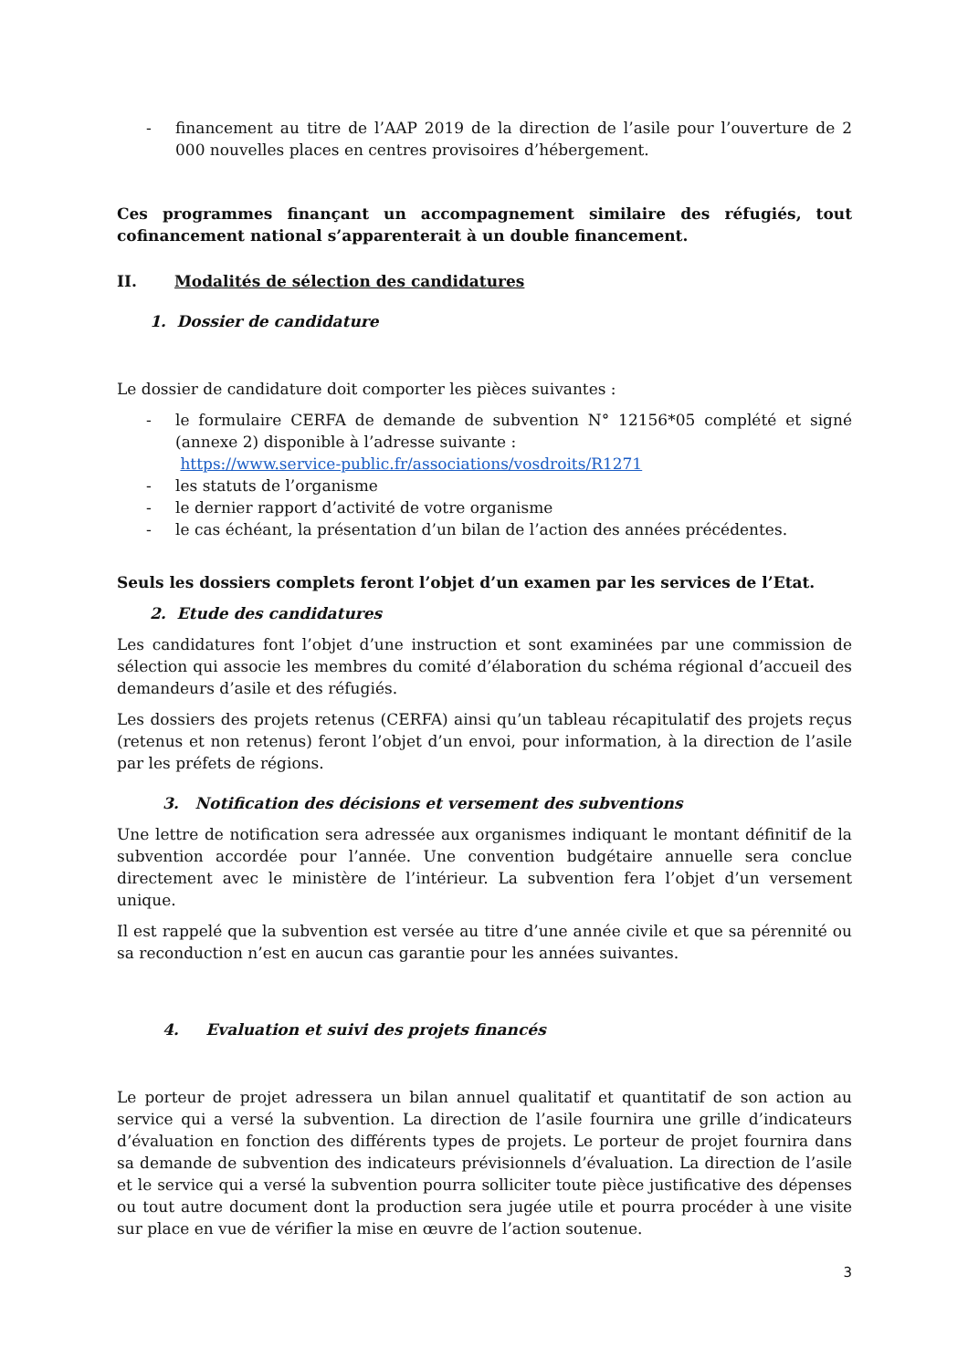- financement au titre de l’AAP 2019 de la direction de l’asile pour l’ouverture de 2 000 nouvelles places en centres provisoires d’hébergement.
Ces programmes finançant un accompagnement similaire des réfugiés, tout cofinancement national s’apparenterait à un double financement.
II. Modalités de sélection des candidatures
1. Dossier de candidature
Le dossier de candidature doit comporter les pièces suivantes :
- le formulaire CERFA de demande de subvention N° 12156*05 complété et signé (annexe 2) disponible à l’adresse suivante :
https://www.service-public.fr/associations/vosdroits/R1271
- les statuts de l’organisme
- le dernier rapport d’activité de votre organisme
- le cas échéant, la présentation d’un bilan de l’action des années précédentes.
Seuls les dossiers complets feront l’objet d’un examen par les services de l’Etat.
2. Etude des candidatures
Les candidatures font l’objet d’une instruction et sont examinées par une commission de sélection qui associe les membres du comité d’élaboration du schéma régional d’accueil des demandeurs d’asile et des réfugiés.
Les dossiers des projets retenus (CERFA) ainsi qu’un tableau récapitulatif des projets reçus (retenus et non retenus) feront l’objet d’un envoi, pour information, à la direction de l’asile par les préfets de régions.
3. Notification des décisions et versement des subventions
Une lettre de notification sera adressée aux organismes indiquant le montant définitif de la subvention accordée pour l’année. Une convention budgétaire annuelle sera conclue directement avec le ministère de l’intérieur. La subvention fera l’objet d’un versement unique.
Il est rappelé que la subvention est versée au titre d’une année civile et que sa pérennité ou sa reconduction n’est en aucun cas garantie pour les années suivantes.
4. Evaluation et suivi des projets financés
Le porteur de projet adressera un bilan annuel qualitatif et quantitatif de son action au service qui a versé la subvention. La direction de l’asile fournira une grille d’indicateurs d’évaluation en fonction des différents types de projets. Le porteur de projet fournira dans sa demande de subvention des indicateurs prévisionnels d’évaluation. La direction de l’asile et le service qui a versé la subvention pourra solliciter toute pièce justificative des dépenses ou tout autre document dont la production sera jugée utile et pourra procéder à une visite sur place en vue de vérifier la mise en œuvre de l’action soutenue.
3